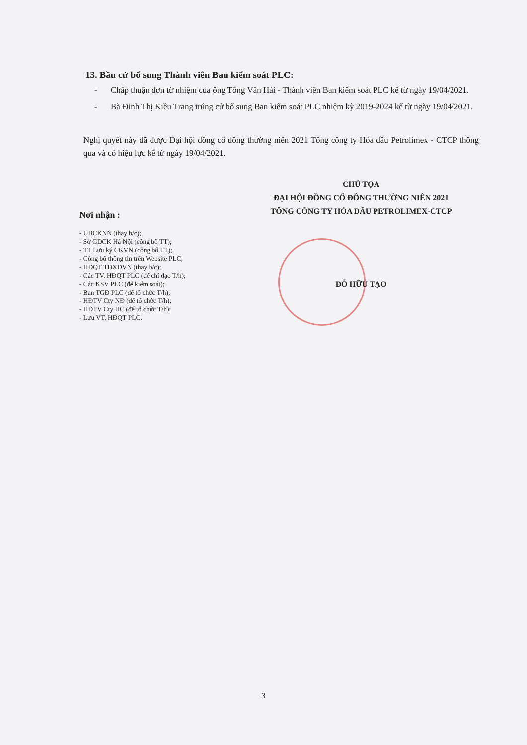13. Bầu cử bổ sung Thành viên Ban kiểm soát PLC:
- Chấp thuận đơn từ nhiệm của ông Tống Văn Hải - Thành viên Ban kiểm soát PLC kể từ ngày 19/04/2021.
- Bà Đinh Thị Kiều Trang trúng cử bổ sung Ban kiểm soát PLC nhiệm kỳ 2019-2024 kể từ ngày 19/04/2021.
Nghị quyết này đã được Đại hội đồng cổ đông thường niên 2021 Tổng công ty Hóa dầu Petrolimex - CTCP thông qua và có hiệu lực kể từ ngày 19/04/2021.
Nơi nhận :
- UBCKNN (thay b/c);
- Sở GDCK Hà Nội (công bố TT);
- TT Lưu ký CKVN (công bố TT);
- Công bố thông tin trên Website PLC;
- HĐQT TĐXDVN (thay b/c);
- Các TV. HĐQT PLC (để chỉ đạo T/h);
- Các KSV PLC (để kiểm soát);
- Ban TGĐ PLC (để tổ chức T/h);
- HĐTV Cty NĐ (để tổ chức T/h);
- HĐTV Cty HC (để tổ chức T/h);
- Lưu VT, HĐQT PLC.
CHỦ TỌA
ĐẠI HỘI ĐỒNG CỔ ĐÔNG THƯỜNG NIÊN 2021
TỔNG CÔNG TY HÓA DẦU PETROLIMEX-CTCP
ĐỖ HỮU TẠO
3